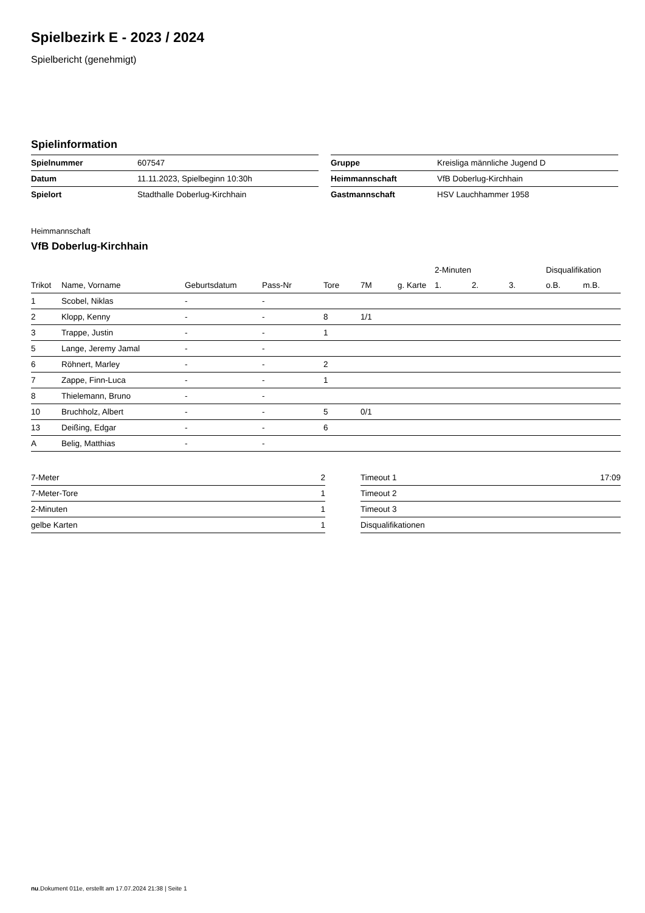Spielbezirk E - 2023 / 2024
Spielbericht (genehmigt)
Spielinformation
| Spielnummer | 607547 |
| Datum | 11.11.2023, Spielbeginn 10:30h |
| Spielort | Stadthalle Doberlug-Kirchhain |
| Gruppe | Kreisliga männliche Jugend D |
| Heimmannschaft | VfB Doberlug-Kirchhain |
| Gastmannschaft | HSV Lauchhammer 1958 |
Heimmannschaft
VfB Doberlug-Kirchhain
| | | | | | | | 2-Minuten | | | Disqualifikation | |
| --- | --- | --- | --- | --- | --- | --- | --- | --- | --- | --- | --- |
| Trikot | Name, Vorname | Geburtsdatum | Pass-Nr | Tore | 7M | g. Karte | 1. | 2. | 3. | o.B. | m.B. |
| 1 | Scobel, Niklas | - | - | | | | | | | | |
| 2 | Klopp, Kenny | - | - | 8 | 1/1 | | | | | | |
| 3 | Trappe, Justin | - | - | 1 | | | | | | | |
| 5 | Lange, Jeremy Jamal | - | - | | | | | | | | |
| 6 | Röhnert, Marley | - | - | 2 | | | | | | | |
| 7 | Zappe, Finn-Luca | - | - | 1 | | | | | | | |
| 8 | Thielemann, Bruno | - | - | | | | | | | | |
| 10 | Bruchholz, Albert | - | - | 5 | 0/1 | | | | | | |
| 13 | Deißing, Edgar | - | - | 6 | | | | | | | |
| A | Belig, Matthias | - | - | | | | | | | | |
| 7-Meter | 2 |
| 7-Meter-Tore | 1 |
| 2-Minuten | 1 |
| gelbe Karten | 1 |
| Timeout 1 | 17:09 |
| Timeout 2 | |
| Timeout 3 | |
| Disqualifikationen | |
nu.Dokument 011e, erstellt am 17.07.2024 21:38 | Seite 1